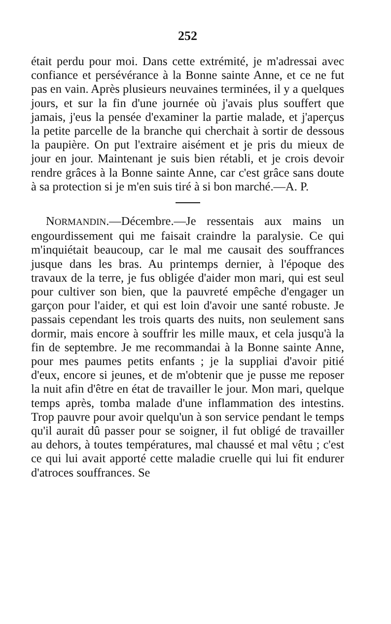252
était perdu pour moi. Dans cette extrémité, je m'adressai avec confiance et persévérance à la Bonne sainte Anne, et ce ne fut pas en vain. Après plusieurs neuvaines terminées, il y a quelques jours, et sur la fin d'une journée où j'avais plus souffert que jamais, j'eus la pensée d'examiner la partie malade, et j'aperçus la petite parcelle de la branche qui cherchait à sortir de dessous la paupière. On put l'extraire aisément et je pris du mieux de jour en jour. Maintenant je suis bien rétabli, et je crois devoir rendre grâces à la Bonne sainte Anne, car c'est grâce sans doute à sa protection si je m'en suis tiré à si bon marché.—A. P.
NORMANDIN.—Décembre.—Je ressentais aux mains un engourdissement qui me faisait craindre la paralysie. Ce qui m'inquiétait beaucoup, car le mal me causait des souffrances jusque dans les bras. Au printemps dernier, à l'époque des travaux de la terre, je fus obligée d'aider mon mari, qui est seul pour cultiver son bien, que la pauvreté empêche d'engager un garçon pour l'aider, et qui est loin d'avoir une santé robuste. Je passais cependant les trois quarts des nuits, non seulement sans dormir, mais encore à souffrir les mille maux, et cela jusqu'à la fin de septembre. Je me recommandai à la Bonne sainte Anne, pour mes paumes petits enfants ; je la suppliai d'avoir pitié d'eux, encore si jeunes, et de m'obtenir que je pusse me reposer la nuit afin d'être en état de travailler le jour. Mon mari, quelque temps après, tomba malade d'une inflammation des intestins. Trop pauvre pour avoir quelqu'un à son service pendant le temps qu'il aurait dû passer pour se soigner, il fut obligé de travailler au dehors, à toutes températures, mal chaussé et mal vêtu ; c'est ce qui lui avait apporté cette maladie cruelle qui lui fit endurer d'atroces souffrances. Se